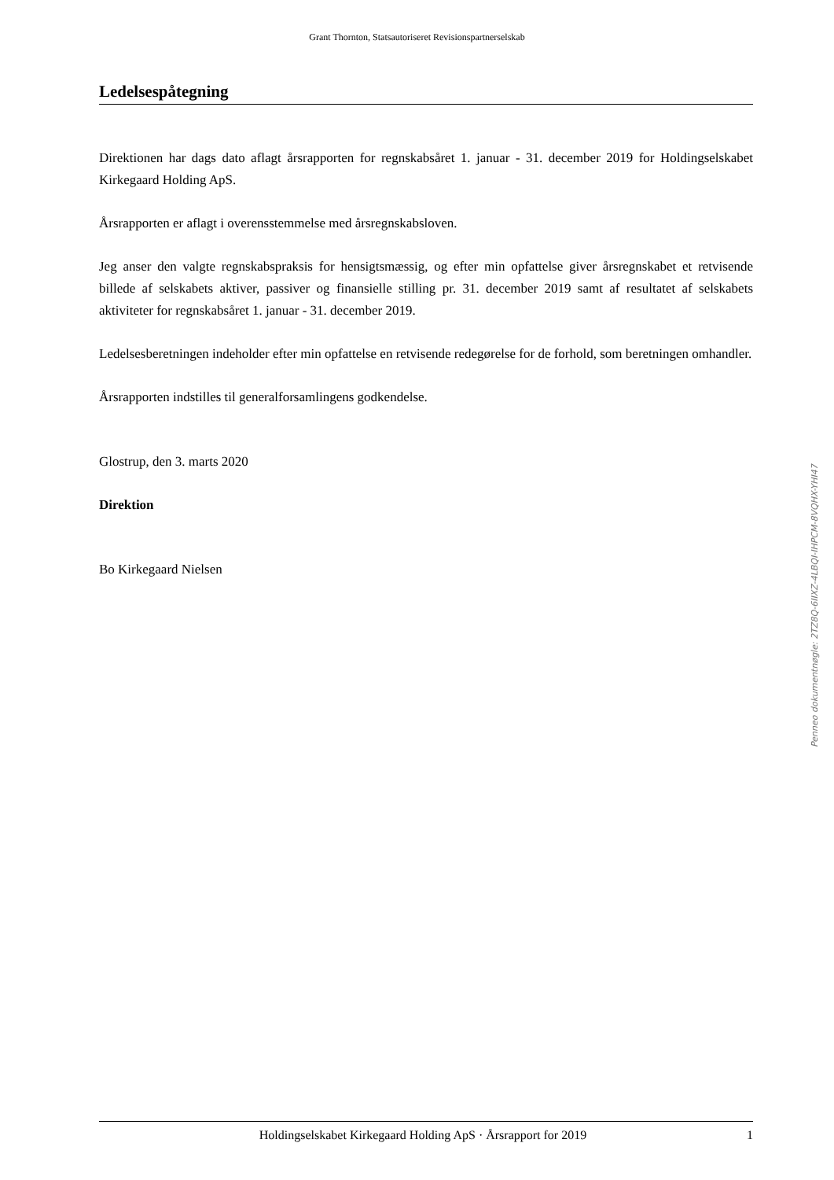Grant Thornton, Statsautoriseret Revisionspartnerselskab
Ledelsespåtegning
Direktionen har dags dato aflagt årsrapporten for regnskabsåret 1. januar - 31. december 2019 for Holdingselskabet Kirkegaard Holding ApS.
Årsrapporten er aflagt i overensstemmelse med årsregnskabsloven.
Jeg anser den valgte regnskabspraksis for hensigtsmæssig, og efter min opfattelse giver årsregnskabet et retvisende billede af selskabets aktiver, passiver og finansielle stilling pr. 31. december 2019 samt af resultatet af selskabets aktiviteter for regnskabsåret 1. januar - 31. december 2019.
Ledelsesberetningen indeholder efter min opfattelse en retvisende redegørelse for de forhold, som beretningen omhandler.
Årsrapporten indstilles til generalforsamlingens godkendelse.
Glostrup, den 3. marts 2020
Direktion
Bo Kirkegaard Nielsen
Penneo dokumentnøgle: 2TZ8Q-6IIXZ-4LBQI-IHPCM-8VQHX-YHI47
Holdingselskabet Kirkegaard Holding ApS · Årsrapport for 2019 1